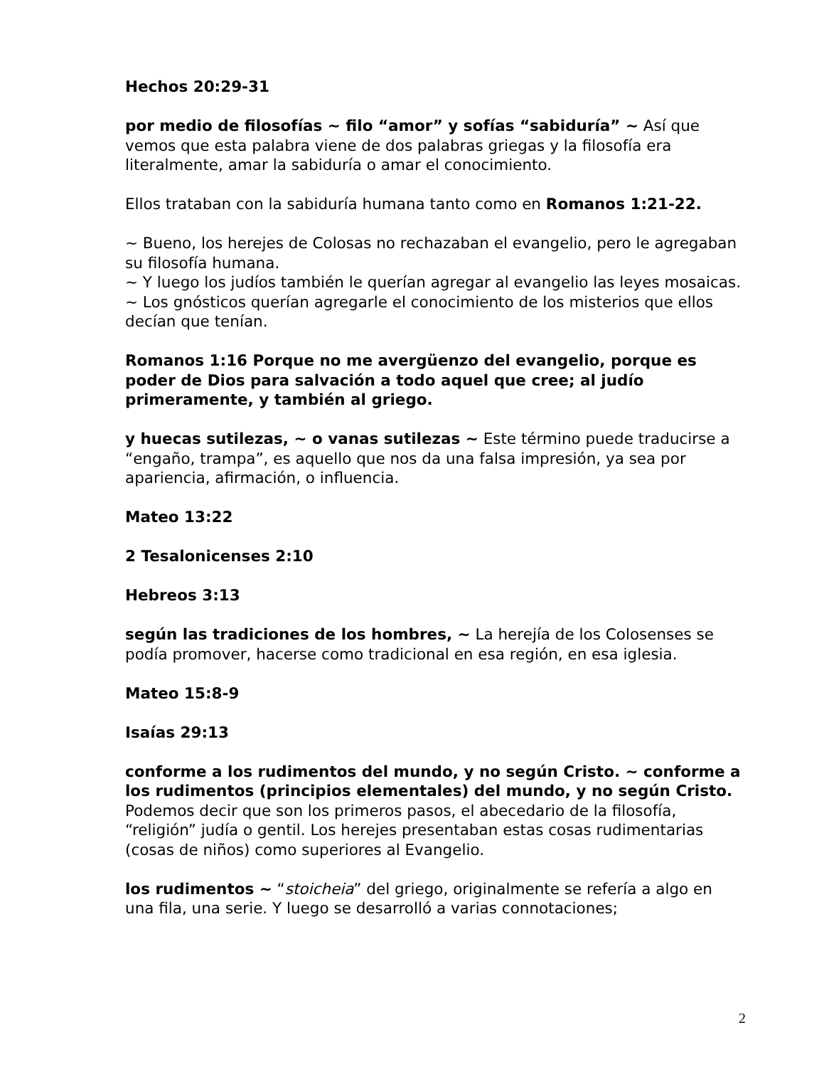Hechos 20:29-31
por medio de filosofías ~ filo “amor” y sofías “sabiduría” ~ Así que vemos que esta palabra viene de dos palabras griegas y la filosofía era literalmente, amar la sabiduría o amar el conocimiento.
Ellos trataban con la sabiduría humana tanto como en Romanos 1:21-22.
~ Bueno, los herejes de Colosas no rechazaban el evangelio, pero le agregaban su filosofía humana.
~ Y luego los judíos también le querían agregar al evangelio las leyes mosaicas.
~ Los gnósticos querían agregarle el conocimiento de los misterios que ellos decían que tenían.
Romanos 1:16 Porque no me avergüenzo del evangelio, porque es poder de Dios para salvación a todo aquel que cree; al judío primeramente, y también al griego.
y huecas sutilezas, ~ o vanas sutilezas ~ Este término puede traducirse a “engaño, trampa”, es aquello que nos da una falsa impresión, ya sea por apariencia, afirmación, o influencia.
Mateo 13:22
2 Tesalonicenses 2:10
Hebreos 3:13
según las tradiciones de los hombres, ~ La herejía de los Colosenses se podía promover, hacerse como tradicional en esa región, en esa iglesia.
Mateo 15:8-9
Isaías 29:13
conforme a los rudimentos del mundo, y no según Cristo. ~ conforme a los rudimentos (principios elementales) del mundo, y no según Cristo.
Podemos decir que son los primeros pasos, el abecedario de la filosofía, “religión” judía o gentil. Los herejes presentaban estas cosas rudimentarias (cosas de niños) como superiores al Evangelio.
los rudimentos ~ “stoicheia” del griego, originalmente se refería a algo en una fila, una serie. Y luego se desarrolló a varias connotaciones;
2